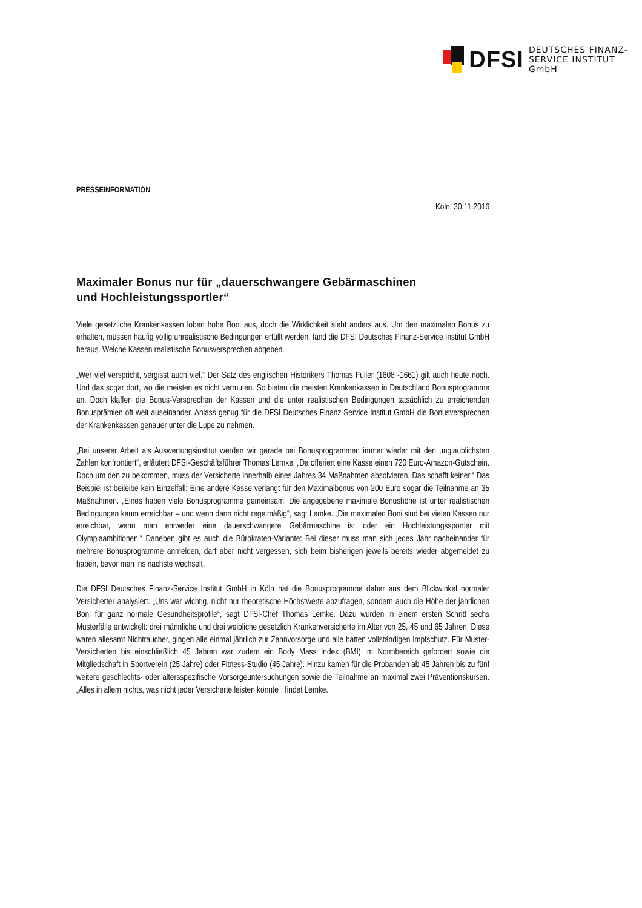DFSI
DEUTSCHES FINANZ-
SERVICE INSTITUT GmbH
PRESSEINFORMATION
Köln, 30.11.2016
Maximaler Bonus nur für „dauerschwangere Gebärmaschinen
und Hochleistungssportler“
Viele gesetzliche Krankenkassen loben hohe Boni aus, doch die Wirklichkeit sieht anders aus. Um den maximalen Bonus zu erhalten, müssen häufig völlig unrealistische Bedingungen erfüllt werden, fand die DFSI Deutsches Finanz-Service Institut GmbH heraus. Welche Kassen realistische Bonusversprechen abgeben.
„Wer viel verspricht, vergisst auch viel.“ Der Satz des englischen Historikers Thomas Fuller (1608 -1661) gilt auch heute noch. Und das sogar dort, wo die meisten es nicht vermuten. So bieten die meisten Krankenkassen in Deutschland Bonusprogramme an. Doch klaffen die Bonus-Versprechen der Kassen und die unter realistischen Bedingungen tatsächlich zu erreichenden Bonusprämien oft weit auseinander. Anlass genug für die DFSI Deutsches Finanz-Service Institut GmbH die Bonusversprechen der Krankenkassen genauer unter die Lupe zu nehmen.
„Bei unserer Arbeit als Auswertungsinstitut werden wir gerade bei Bonusprogrammen immer wieder mit den unglaublichsten Zahlen konfrontiert“, erläutert DFSI-Geschäftsführer Thomas Lemke. „Da offeriert eine Kasse einen 720 Euro-Amazon-Gutschein. Doch um den zu bekommen, muss der Versicherte innerhalb eines Jahres 34 Maßnahmen absolvieren. Das schafft keiner.“ Das Beispiel ist beileibe kein Einzelfall: Eine andere Kasse verlangt für den Maximalbonus von 200 Euro sogar die Teilnahme an 35 Maßnahmen. „Eines haben viele Bonusprogramme gemeinsam: Die angegebene maximale Bonushöhe ist unter realistischen Bedingungen kaum erreichbar – und wenn dann nicht regelmäßig“, sagt Lemke. „Die maximalen Boni sind bei vielen Kassen nur erreichbar, wenn man entweder eine dauerschwangere Gebärmaschine ist oder ein Hochleistungssportler mit Olympiaambitionen.“ Daneben gibt es auch die Bürokraten-Variante: Bei dieser muss man sich jedes Jahr nacheinander für mehrere Bonusprogramme anmelden, darf aber nicht vergessen, sich beim bisherigen jeweils bereits wieder abgemeldet zu haben, bevor man ins nächste wechselt.
Die DFSI Deutsches Finanz-Service Institut GmbH in Köln hat die Bonusprogramme daher aus dem Blickwinkel normaler Versicherter analysiert. „Uns war wichtig, nicht nur theoretische Höchstwerte abzufragen, sondern auch die Höhe der jährlichen Boni für ganz normale Gesundheitsprofile“, sagt DFSI-Chef Thomas Lemke. Dazu wurden in einem ersten Schritt sechs Musterfälle entwickelt: drei männliche und drei weibliche gesetzlich Krankenversicherte im Alter von 25, 45 und 65 Jahren. Diese waren allesamt Nichtraucher, gingen alle einmal jährlich zur Zahnvorsorge und alle hatten vollständigen Impfschutz. Für Muster-Versicherten bis einschließlich 45 Jahren war zudem ein Body Mass Index (BMI) im Normbereich gefordert sowie die Mitgliedschaft in Sportverein (25 Jahre) oder Fitness-Studio (45 Jahre). Hinzu kamen für die Probanden ab 45 Jahren bis zu fünf weitere geschlechts- oder altersspezifische Vorsorgeuntersuchungen sowie die Teilnahme an maximal zwei Präventionskursen. „Alles in allem nichts, was nicht jeder Versicherte leisten könnte“, findet Lemke.